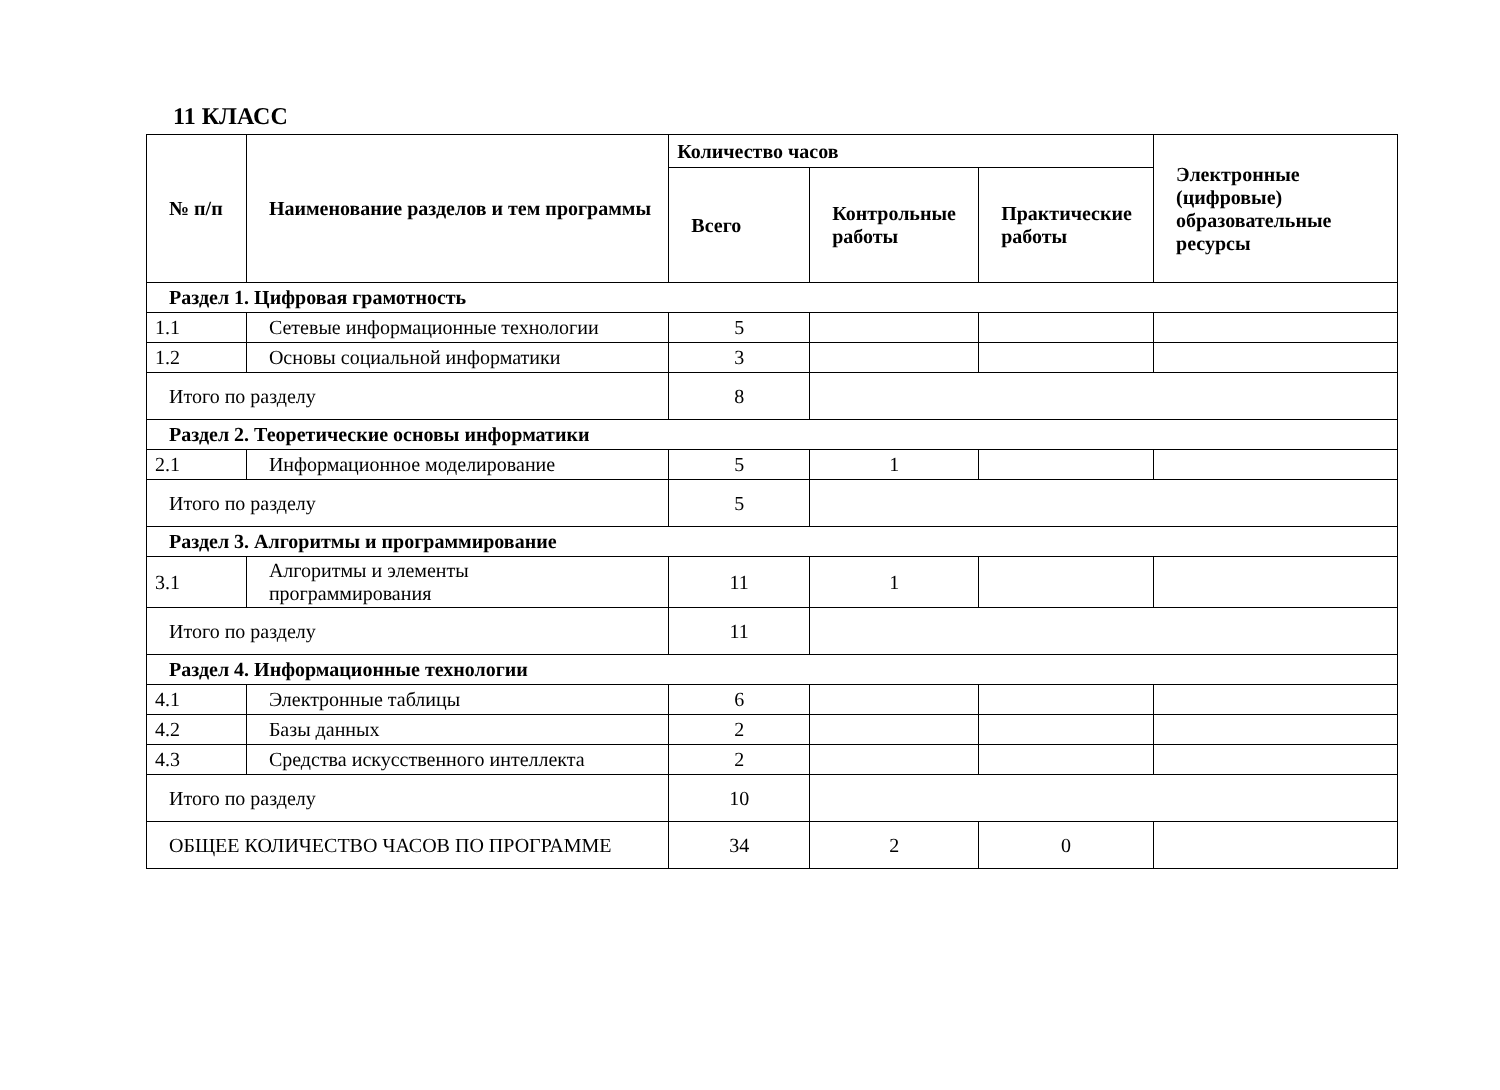11 КЛАСС
| № п/п | Наименование разделов и тем программы | Количество часов | | | Электронные (цифровые) образовательные ресурсы |
| --- | --- | --- | --- | --- | --- |
| | | Всего | Контрольные работы | Практические работы | |
| Раздел 1. Цифровая грамотность | | | | | |
| 1.1 | Сетевые информационные технологии | 5 | | | |
| 1.2 | Основы социальной информатики | 3 | | | |
| Итого по разделу | | 8 | | | |
| Раздел 2. Теоретические основы информатики | | | | | |
| 2.1 | Информационное моделирование | 5 | 1 | | |
| Итого по разделу | | 5 | | | |
| Раздел 3. Алгоритмы и программирование | | | | | |
| 3.1 | Алгоритмы и элементы программирования | 11 | 1 | | |
| Итого по разделу | | 11 | | | |
| Раздел 4. Информационные технологии | | | | | |
| 4.1 | Электронные таблицы | 6 | | | |
| 4.2 | Базы данных | 2 | | | |
| 4.3 | Средства искусственного интеллекта | 2 | | | |
| Итого по разделу | | 10 | | | |
| ОБЩЕЕ КОЛИЧЕСТВО ЧАСОВ ПО ПРОГРАММЕ | | 34 | 2 | 0 | |